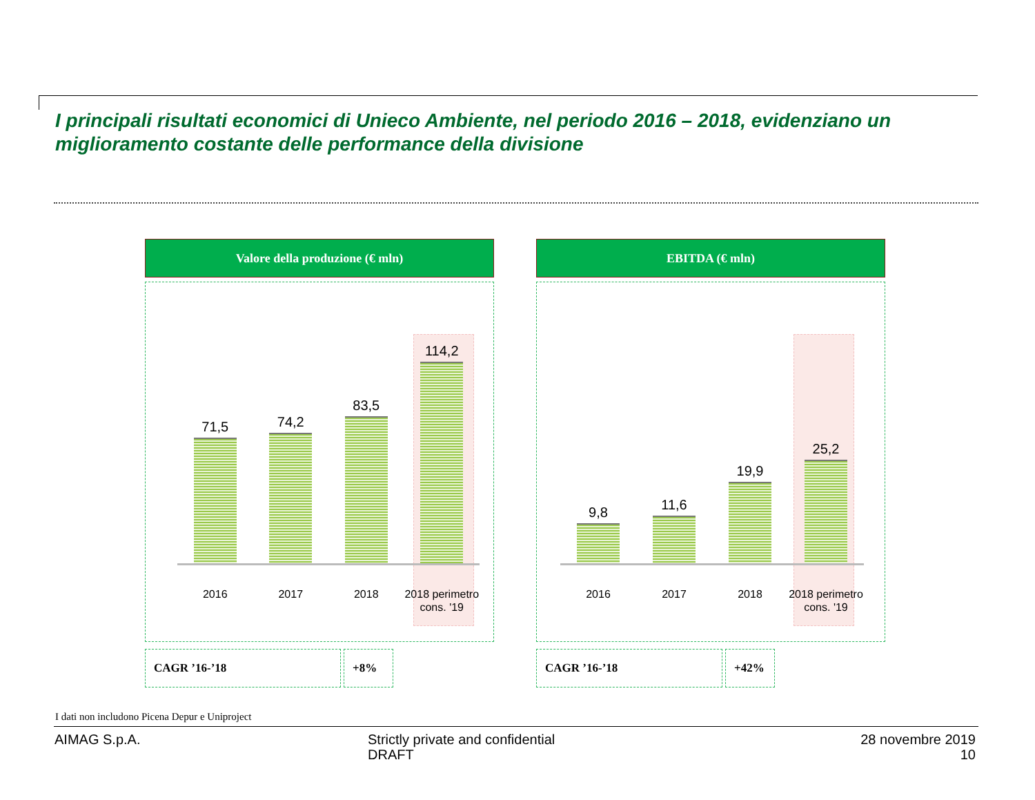I principali risultati economici di Unieco Ambiente, nel periodo 2016 – 2018, evidenziano un miglioramento costante delle performance della divisione
Valore della produzione (€ mln)
71,5
74,2
83,5
114,2
2016 2017 2018 2018 perimetro cons. '19
CAGR ’16-’18 +8%
EBITDA (€ mln)
9,8
11,6
19,9
25,2
2016 2017 2018 2018 perimetro cons. '19
CAGR ’16-’18 +42%
I dati non includono Picena Depur e Uniproject
AIMAG S.p.A.
Strictly private and confidential
DRAFT
28 novembre 2019
10